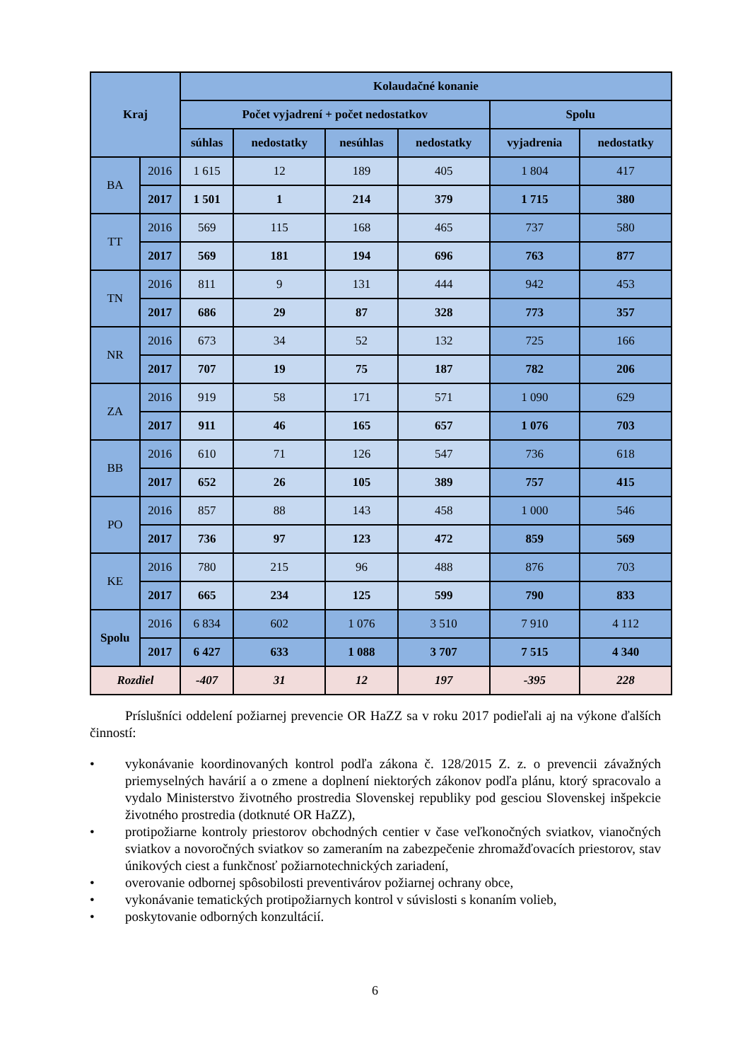| Kraj | | Kolaudačné konanie | | | | | |
| --- | --- | --- | --- | --- | --- | --- | --- |
| | | Počet vyjadrení + počet nedostatkov | | | | Spolu | |
| | | súhlas | nedostatky | nesúhlas | nedostatky | vyjadrenia | nedostatky |
| BA | 2016 | 1 615 | 12 | 189 | 405 | 1 804 | 417 |
| | 2017 | 1 501 | 1 | 214 | 379 | 1 715 | 380 |
| TT | 2016 | 569 | 115 | 168 | 465 | 737 | 580 |
| | 2017 | 569 | 181 | 194 | 696 | 763 | 877 |
| TN | 2016 | 811 | 9 | 131 | 444 | 942 | 453 |
| | 2017 | 686 | 29 | 87 | 328 | 773 | 357 |
| NR | 2016 | 673 | 34 | 52 | 132 | 725 | 166 |
| | 2017 | 707 | 19 | 75 | 187 | 782 | 206 |
| ZA | 2016 | 919 | 58 | 171 | 571 | 1 090 | 629 |
| | 2017 | 911 | 46 | 165 | 657 | 1 076 | 703 |
| BB | 2016 | 610 | 71 | 126 | 547 | 736 | 618 |
| | 2017 | 652 | 26 | 105 | 389 | 757 | 415 |
| PO | 2016 | 857 | 88 | 143 | 458 | 1 000 | 546 |
| | 2017 | 736 | 97 | 123 | 472 | 859 | 569 |
| KE | 2016 | 780 | 215 | 96 | 488 | 876 | 703 |
| | 2017 | 665 | 234 | 125 | 599 | 790 | 833 |
| Spolu | 2016 | 6 834 | 602 | 1 076 | 3 510 | 7 910 | 4 112 |
| | 2017 | 6 427 | 633 | 1 088 | 3 707 | 7 515 | 4 340 |
| Rozdiel | | -407 | 31 | 12 | 197 | -395 | 228 |
Príslušníci oddelení požiarnej prevencie OR HaZZ sa v roku 2017 podieľali aj na výkone ďalších činností:
• vykonávanie koordinovaných kontrol podľa zákona č. 128/2015 Z. z. o prevencii závažných priemyselných havárií a o zmene a doplnení niektorých zákonov podľa plánu, ktorý spracovalo a vydalo Ministerstvo životného prostredia Slovenskej republiky pod gesciou Slovenskej inšpekcie životného prostredia (dotknuté OR HaZZ),
• protipožiarne kontroly priestorov obchodných centier v čase veľkonočných sviatkov, vianočných sviatkov a novoročných sviatkov so zameraním na zabezpečenie zhromažďovacích priestorov, stav únikových ciest a funkčnosť požiarnotechnických zariadení,
• overovanie odbornej spôsobilosti preventivárov požiarnej ochrany obce,
• vykonávanie tematických protipožiarnych kontrol v súvislosti s konaním volieb,
• poskytovanie odborných konzultácií.
6